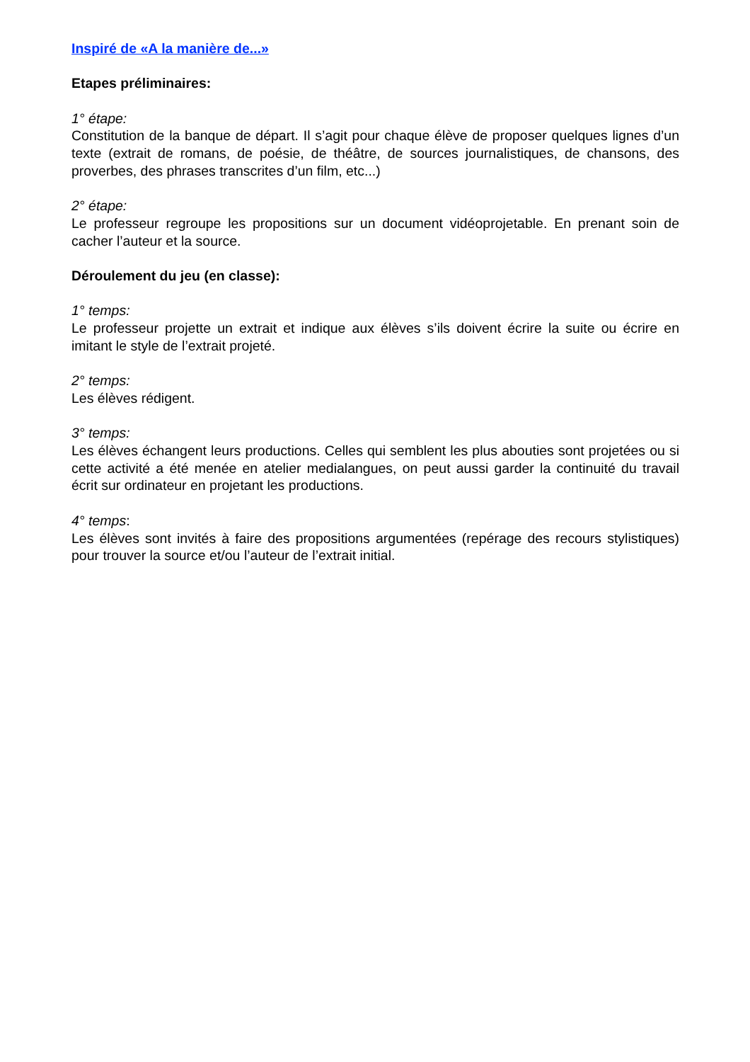Inspiré de «A la manière de...»
Etapes préliminaires:
1° étape:
Constitution de la banque de départ. Il s’agit pour chaque élève de proposer quelques lignes d’un texte (extrait de romans, de poésie, de théâtre, de sources journalistiques, de chansons, des proverbes, des phrases transcrites d’un film, etc...)
2° étape:
Le professeur regroupe les propositions sur un document vidéoprojetable. En prenant soin de cacher l’auteur et la source.
Déroulement du jeu (en classe):
1° temps:
Le professeur projette un extrait et indique aux élèves s’ils doivent écrire la suite ou écrire en imitant le style de l’extrait projeté.
2° temps:
Les élèves rédigent.
3° temps:
Les élèves échangent leurs productions. Celles qui semblent les plus abouties sont projetées ou si cette activité a été menée en atelier medialangues, on peut aussi garder la continuité du travail écrit sur ordinateur en projetant les productions.
4° temps:
Les élèves sont invités à faire des propositions argumentées (repérage des recours stylistiques) pour trouver la source et/ou l’auteur de l’extrait initial.